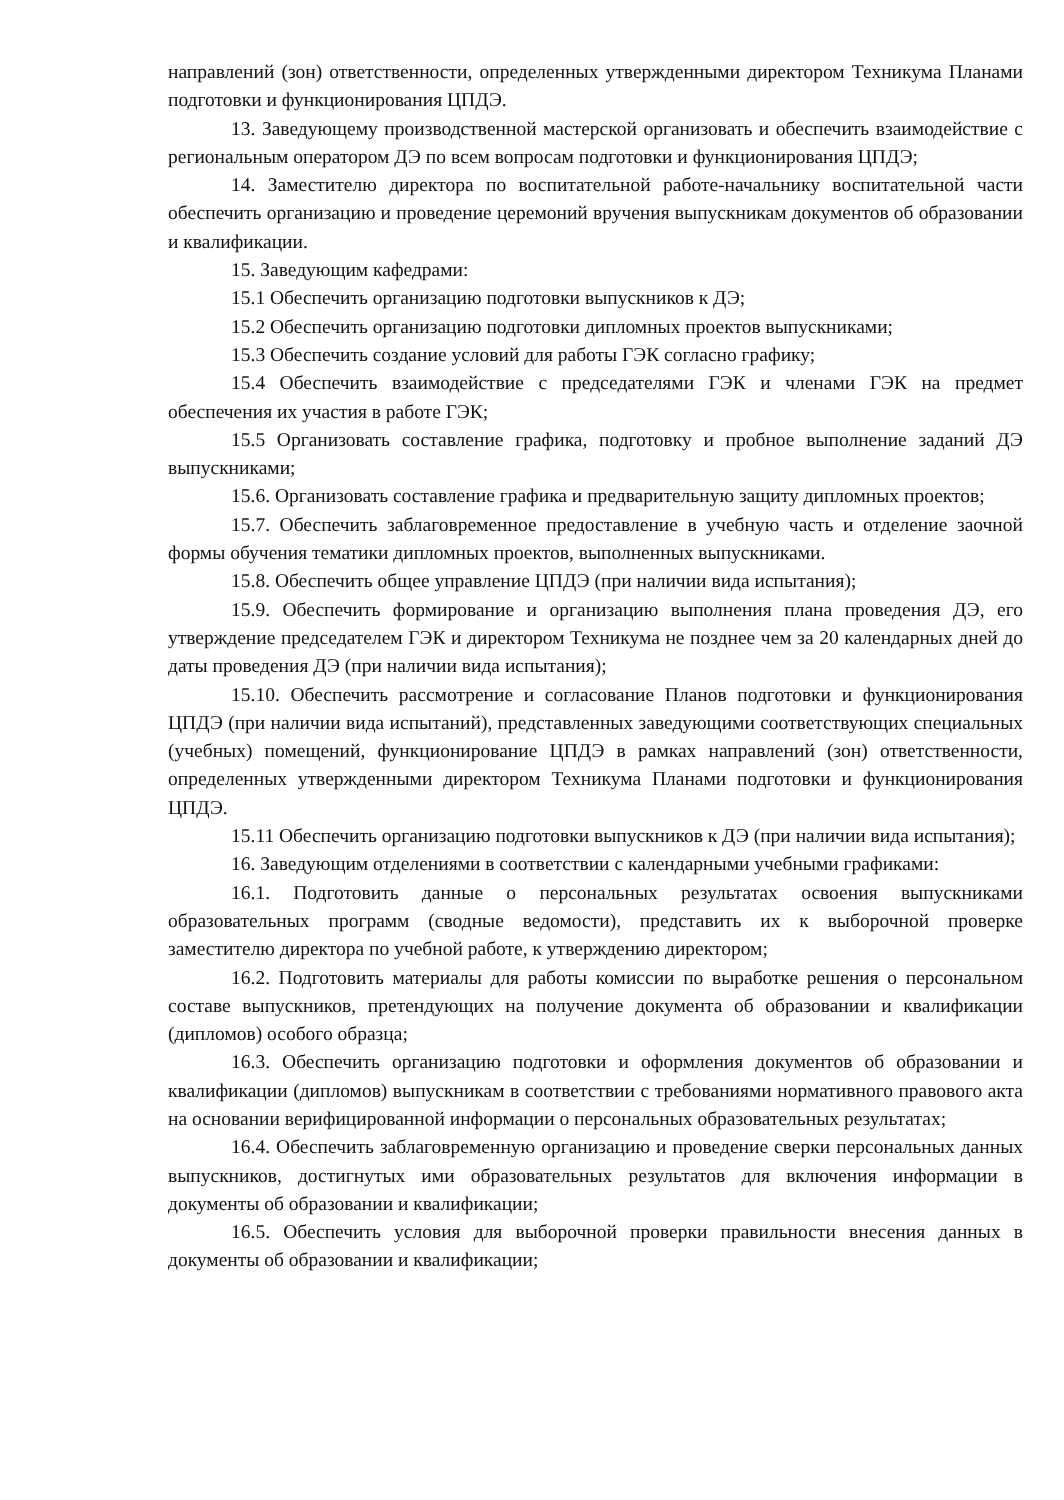направлений (зон) ответственности, определенных утвержденными директором Техникума Планами подготовки и функционирования ЦПДЭ.
13. Заведующему производственной мастерской организовать и обеспечить взаимодействие с региональным оператором ДЭ по всем вопросам подготовки и функционирования ЦПДЭ;
14. Заместителю директора по воспитательной работе-начальнику воспитательной части обеспечить организацию и проведение церемоний вручения выпускникам документов об образовании и квалификации.
15. Заведующим кафедрами:
15.1 Обеспечить организацию подготовки выпускников к ДЭ;
15.2 Обеспечить организацию подготовки дипломных проектов выпускниками;
15.3 Обеспечить создание условий для работы ГЭК согласно графику;
15.4 Обеспечить взаимодействие с председателями ГЭК и членами ГЭК на предмет обеспечения их участия в работе ГЭК;
15.5 Организовать составление графика, подготовку и пробное выполнение заданий ДЭ выпускниками;
15.6. Организовать составление графика и предварительную защиту дипломных проектов;
15.7. Обеспечить заблаговременное предоставление в учебную часть и отделение заочной формы обучения тематики дипломных проектов, выполненных выпускниками.
15.8. Обеспечить общее управление ЦПДЭ (при наличии вида испытания);
15.9. Обеспечить формирование и организацию выполнения плана проведения ДЭ, его утверждение председателем ГЭК и директором Техникума не позднее чем за 20 календарных дней до даты проведения ДЭ (при наличии вида испытания);
15.10. Обеспечить рассмотрение и согласование Планов подготовки и функционирования ЦПДЭ (при наличии вида испытаний), представленных заведующими соответствующих специальных (учебных) помещений, функционирование ЦПДЭ в рамках направлений (зон) ответственности, определенных утвержденными директором Техникума Планами подготовки и функционирования ЦПДЭ.
15.11 Обеспечить организацию подготовки выпускников к ДЭ (при наличии вида испытания);
16. Заведующим отделениями в соответствии с календарными учебными графиками:
16.1. Подготовить данные о персональных результатах освоения выпускниками образовательных программ (сводные ведомости), представить их к выборочной проверке заместителю директора по учебной работе, к утверждению директором;
16.2. Подготовить материалы для работы комиссии по выработке решения о персональном составе выпускников, претендующих на получение документа об образовании и квалификации (дипломов) особого образца;
16.3. Обеспечить организацию подготовки и оформления документов об образовании и квалификации (дипломов) выпускникам в соответствии с требованиями нормативного правового акта на основании верифицированной информации о персональных образовательных результатах;
16.4. Обеспечить заблаговременную организацию и проведение сверки персональных данных выпускников, достигнутых ими образовательных результатов для включения информации в документы об образовании и квалификации;
16.5. Обеспечить условия для выборочной проверки правильности внесения данных в документы об образовании и квалификации;